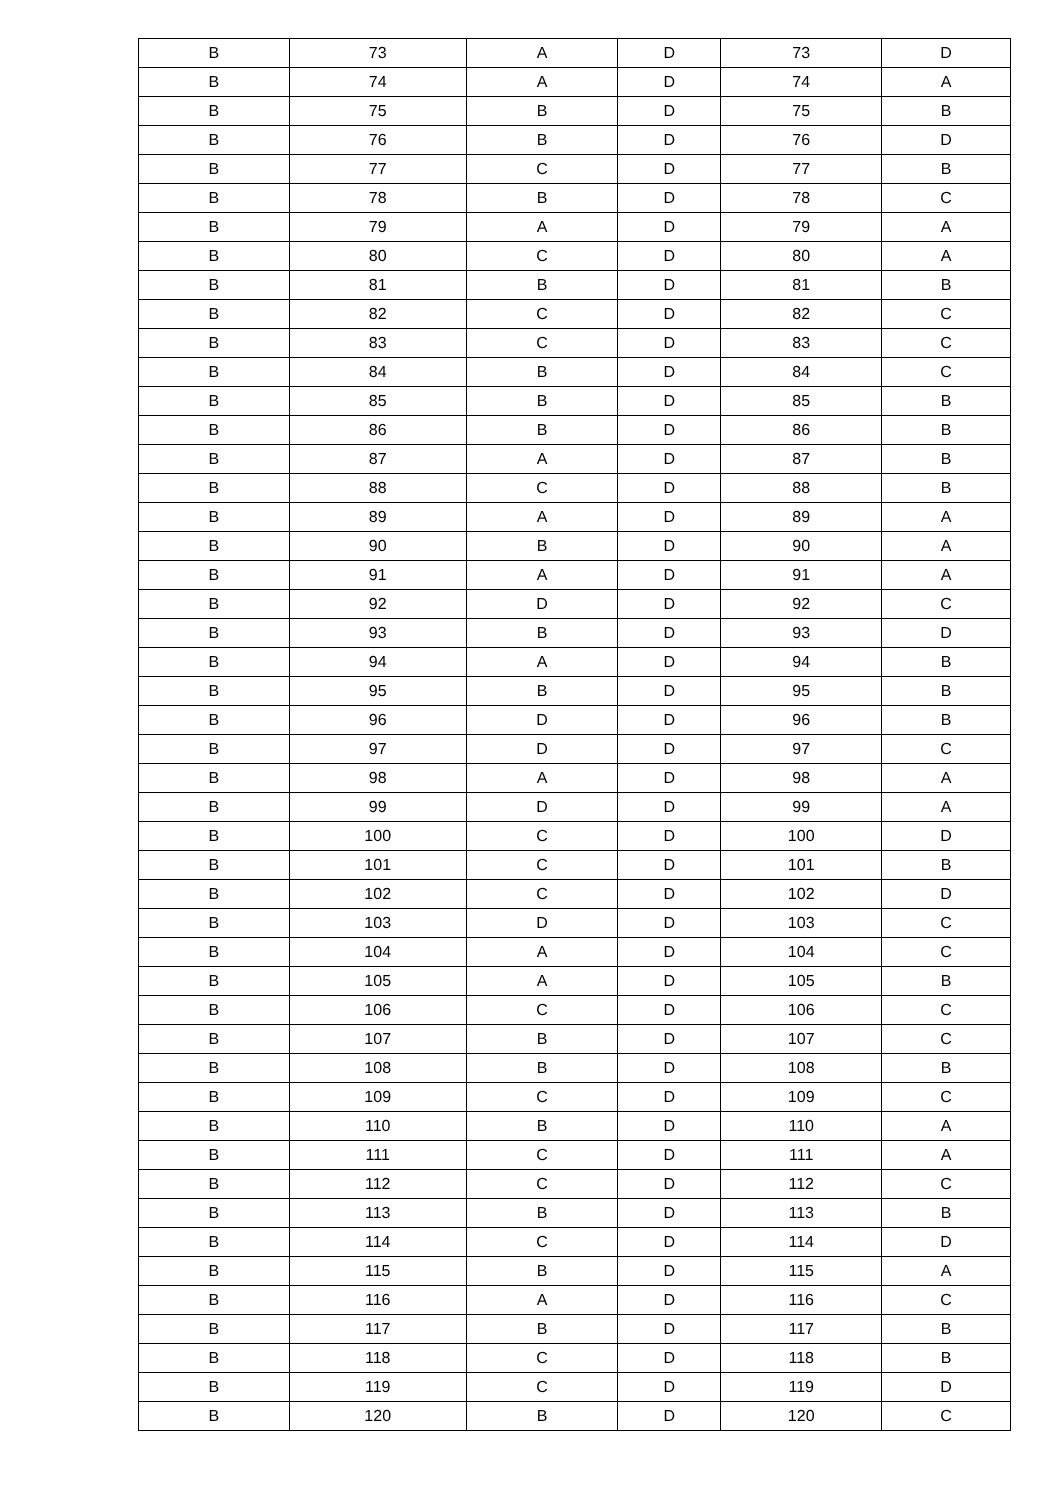| B | 73 | A | D | 73 | D |
| B | 74 | A | D | 74 | A |
| B | 75 | B | D | 75 | B |
| B | 76 | B | D | 76 | D |
| B | 77 | C | D | 77 | B |
| B | 78 | B | D | 78 | C |
| B | 79 | A | D | 79 | A |
| B | 80 | C | D | 80 | A |
| B | 81 | B | D | 81 | B |
| B | 82 | C | D | 82 | C |
| B | 83 | C | D | 83 | C |
| B | 84 | B | D | 84 | C |
| B | 85 | B | D | 85 | B |
| B | 86 | B | D | 86 | B |
| B | 87 | A | D | 87 | B |
| B | 88 | C | D | 88 | B |
| B | 89 | A | D | 89 | A |
| B | 90 | B | D | 90 | A |
| B | 91 | A | D | 91 | A |
| B | 92 | D | D | 92 | C |
| B | 93 | B | D | 93 | D |
| B | 94 | A | D | 94 | B |
| B | 95 | B | D | 95 | B |
| B | 96 | D | D | 96 | B |
| B | 97 | D | D | 97 | C |
| B | 98 | A | D | 98 | A |
| B | 99 | D | D | 99 | A |
| B | 100 | C | D | 100 | D |
| B | 101 | C | D | 101 | B |
| B | 102 | C | D | 102 | D |
| B | 103 | D | D | 103 | C |
| B | 104 | A | D | 104 | C |
| B | 105 | A | D | 105 | B |
| B | 106 | C | D | 106 | C |
| B | 107 | B | D | 107 | C |
| B | 108 | B | D | 108 | B |
| B | 109 | C | D | 109 | C |
| B | 110 | B | D | 110 | A |
| B | 111 | C | D | 111 | A |
| B | 112 | C | D | 112 | C |
| B | 113 | B | D | 113 | B |
| B | 114 | C | D | 114 | D |
| B | 115 | B | D | 115 | A |
| B | 116 | A | D | 116 | C |
| B | 117 | B | D | 117 | B |
| B | 118 | C | D | 118 | B |
| B | 119 | C | D | 119 | D |
| B | 120 | B | D | 120 | C |